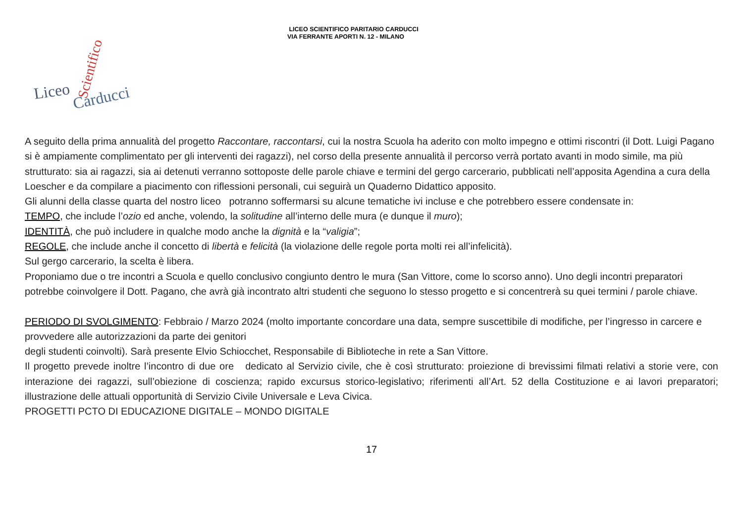LICEO SCIENTIFICO PARITARIO CARDUCCI
VIA FERRANTE APORTI N. 12 - MILANO
Liceo
Carducci
Scientifico
A seguito della prima annualità del progetto Raccontare, raccontarsi, cui la nostra Scuola ha aderito con molto impegno e ottimi riscontri (il Dott. Luigi Pagano si è ampiamente complimentato per gli interventi dei ragazzi), nel corso della presente annualità il percorso verrà portato avanti in modo simile, ma più strutturato: sia ai ragazzi, sia ai detenuti verranno sottoposte delle parole chiave e termini del gergo carcerario, pubblicati nell’apposita Agendina a cura della Loescher e da compilare a piacimento con riflessioni personali, cui seguirà un Quaderno Didattico apposito.
Gli alunni della classe quarta del nostro liceo potranno soffermarsi su alcune tematiche ivi incluse e che potrebbero essere condensate in:
TEMPO, che include l’ozio ed anche, volendo, la solitudine all’interno delle mura (e dunque il muro);
IDENTITÀ, che può includere in qualche modo anche la dignità e la “valigia”;
REGOLE, che include anche il concetto di libertà e felicità (la violazione delle regole porta molti rei all’infelicità).
Sul gergo carcerario, la scelta è libera.
Proponiamo due o tre incontri a Scuola e quello conclusivo congiunto dentro le mura (San Vittore, come lo scorso anno). Uno degli incontri preparatori potrebbe coinvolgere il Dott. Pagano, che avrà già incontrato altri studenti che seguono lo stesso progetto e si concentrerà su quei termini / parole chiave.
PERIODO DI SVOLGIMENTO: Febbraio / Marzo 2024 (molto importante concordare una data, sempre suscettibile di modifiche, per l’ingresso in carcere e provvedere alle autorizzazioni da parte dei genitori
degli studenti coinvolti). Sarà presente Elvio Schiocchet, Responsabile di Biblioteche in rete a San Vittore.
Il progetto prevede inoltre l’incontro di due ore dedicato al Servizio civile, che è così strutturato: proiezione di brevissimi filmati relativi a storie vere, con interazione dei ragazzi, sull’obiezione di coscienza; rapido excursus storico-legislativo; riferimenti all’Art. 52 della Costituzione e ai lavori preparatori; illustrazione delle attuali opportunità di Servizio Civile Universale e Leva Civica.
PROGETTI PCTO DI EDUCAZIONE DIGITALE – MONDO DIGITALE
17